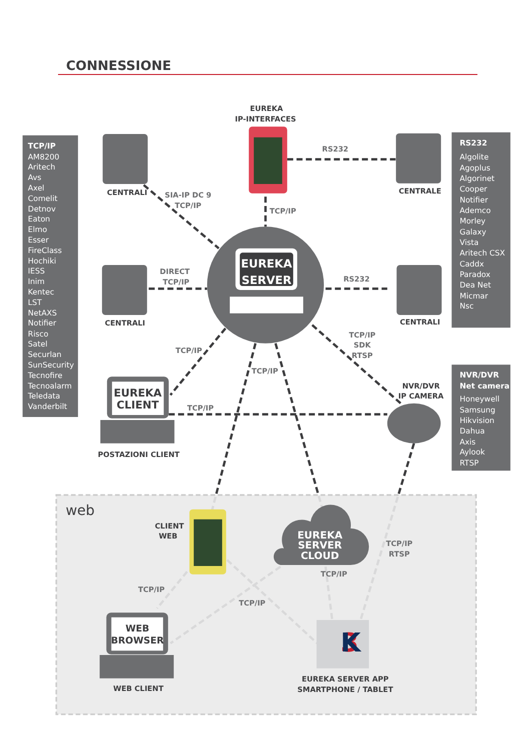CONNESSIONE
EUREKA
IP-INTERFACES
CENTRALI
RS232
CENTRALE
SIA-IP DC 9
TCP/IP
TCP/IP
DIRECT
TCP/IP
EUREKA
SERVER
RS232
CENTRALI
CENTRALI
TCP/IP
SDK
RTSP
TCP/IP
TCP/IP
NVR/DVR
IP CAMERA
EUREKA
CLIENT
TCP/IP
POSTAZIONI CLIENT
web
CLIENT
WEB
EUREKA
SERVER
CLOUD
TCP/IP
RTSP
TCP/IP
TCP/IP
TCP/IP
WEB
BROWSER
3
K
WEB CLIENT
EUREKA SERVER APP
SMARTPHONE / TABLET
TCP/IP
AM8200
Aritech
Avs
Axel
Comelit
Detnov
Eaton
Elmo
Esser
FireClass
Hochiki
IESS
Inim
Kentec
LST
NetAXS
Notifier
Risco
Satel
Securlan
SunSecurity
Tecnofire
Tecnoalarm
Teledata
Vanderbilt
RS232
Algolite
Agoplus
Algorinet
Cooper
Notifier
Ademco
Morley
Galaxy
Vista
Aritech CSX
Caddx
Paradox
Dea Net
Micmar
Nsc
NVR/DVR
Net camera
Honeywell
Samsung
Hikvision
Dahua
Axis
Aylook
RTSP